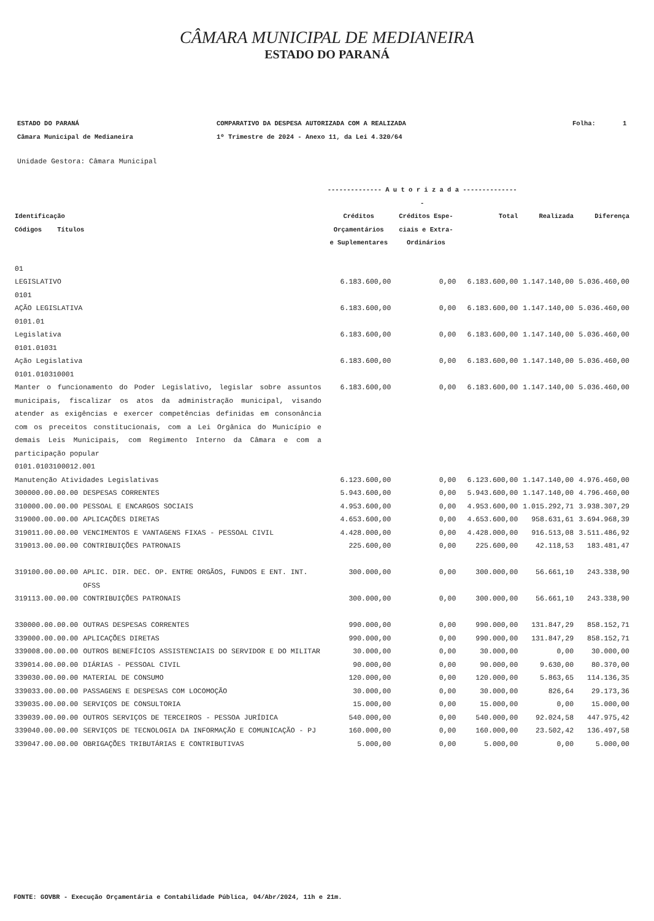CÂMARA MUNICIPAL DE MEDIANEIRA
ESTADO DO PARANÁ
ESTADO DO PARANÁ
Câmara Municipal de Medianeira
COMPARATIVO DA DESPESA AUTORIZADA COM A REALIZADA
1º Trimestre de 2024 - Anexo 11, da Lei 4.320/64
Folha: 1
Unidade Gestora: Câmara Municipal
| | | -------------- A u t o r i z a d a --------------- | | | | |
| --- | --- | --- | --- | --- | --- | --- |
| Identificação Códigos Títulos | | Créditos Orçamentários e Suplementares | Créditos Espe- ciais e Extra- Ordinários | Total | Realizada | Diferença |
| 01 | | | | | | |
| LEGISLATIVO | | 6.183.600,00 | 0,00 | 6.183.600,00 | 1.147.140,00 | 5.036.460,00 |
| 0101 | | | | | | |
| AÇÃO LEGISLATIVA | | 6.183.600,00 | 0,00 | 6.183.600,00 | 1.147.140,00 | 5.036.460,00 |
| 0101.01 | | | | | | |
| Legislativa | | 6.183.600,00 | 0,00 | 6.183.600,00 | 1.147.140,00 | 5.036.460,00 |
| 0101.01031 | | | | | | |
| Ação Legislativa | | 6.183.600,00 | 0,00 | 6.183.600,00 | 1.147.140,00 | 5.036.460,00 |
| 0101.010310001 | | | | | | |
| Manter o funcionamento do Poder Legislativo, legislar sobre assuntos municipais, fiscalizar os atos da administração municipal, visando atender as exigências e exercer competências definidas em consonância com os preceitos constitucionais, com a Lei Orgânica do Município e demais Leis Municipais, com Regimento Interno da Câmara e com a participação popular | | 6.183.600,00 | 0,00 | 6.183.600,00 | 1.147.140,00 | 5.036.460,00 |
| 0101.0103100012.001 | | | | | | |
| Manutenção Atividades Legislativas | | 6.123.600,00 | 0,00 | 6.123.600,00 | 1.147.140,00 | 4.976.460,00 |
| 300000.00.00.00 | DESPESAS CORRENTES | 5.943.600,00 | 0,00 | 5.943.600,00 | 1.147.140,00 | 4.796.460,00 |
| 310000.00.00.00 | PESSOAL E ENCARGOS SOCIAIS | 4.953.600,00 | 0,00 | 4.953.600,00 | 1.015.292,71 | 3.938.307,29 |
| 319000.00.00.00 | APLICAÇÕES DIRETAS | 4.653.600,00 | 0,00 | 4.653.600,00 | 958.631,61 | 3.694.968,39 |
| 319011.00.00.00 | VENCIMENTOS E VANTAGENS FIXAS - PESSOAL CIVIL | 4.428.000,00 | 0,00 | 4.428.000,00 | 916.513,08 | 3.511.486,92 |
| 319013.00.00.00 | CONTRIBUIÇÕES PATRONAIS | 225.600,00 | 0,00 | 225.600,00 | 42.118,53 | 183.481,47 |
| 319100.00.00.00 | APLIC. DIR. DEC. OP. ENTRE ORGÃOS, FUNDOS E ENT. INT. OFSS | 300.000,00 | 0,00 | 300.000,00 | 56.661,10 | 243.338,90 |
| 319113.00.00.00 | CONTRIBUIÇÕES PATRONAIS | 300.000,00 | 0,00 | 300.000,00 | 56.661,10 | 243.338,90 |
| 330000.00.00.00 | OUTRAS DESPESAS CORRENTES | 990.000,00 | 0,00 | 990.000,00 | 131.847,29 | 858.152,71 |
| 339000.00.00.00 | APLICAÇÕES DIRETAS | 990.000,00 | 0,00 | 990.000,00 | 131.847,29 | 858.152,71 |
| 339008.00.00.00 | OUTROS BENEFÍCIOS ASSISTENCIAIS DO SERVIDOR E DO MILITAR | 30.000,00 | 0,00 | 30.000,00 | 0,00 | 30.000,00 |
| 339014.00.00.00 | DIÁRIAS - PESSOAL CIVIL | 90.000,00 | 0,00 | 90.000,00 | 9.630,00 | 80.370,00 |
| 339030.00.00.00 | MATERIAL DE CONSUMO | 120.000,00 | 0,00 | 120.000,00 | 5.863,65 | 114.136,35 |
| 339033.00.00.00 | PASSAGENS E DESPESAS COM LOCOMOÇÃO | 30.000,00 | 0,00 | 30.000,00 | 826,64 | 29.173,36 |
| 339035.00.00.00 | SERVIÇOS DE CONSULTORIA | 15.000,00 | 0,00 | 15.000,00 | 0,00 | 15.000,00 |
| 339039.00.00.00 | OUTROS SERVIÇOS DE TERCEIROS - PESSOA JURÍDICA | 540.000,00 | 0,00 | 540.000,00 | 92.024,58 | 447.975,42 |
| 339040.00.00.00 | SERVIÇOS DE TECNOLOGIA DA INFORMAÇÃO E COMUNICAÇÃO - PJ | 160.000,00 | 0,00 | 160.000,00 | 23.502,42 | 136.497,58 |
| 339047.00.00.00 | OBRIGAÇÕES TRIBUTÁRIAS E CONTRIBUTIVAS | 5.000,00 | 0,00 | 5.000,00 | 0,00 | 5.000,00 |
FONTE: GOVBR - Execução Orçamentária e Contabilidade Pública, 04/Abr/2024, 11h e 21m.